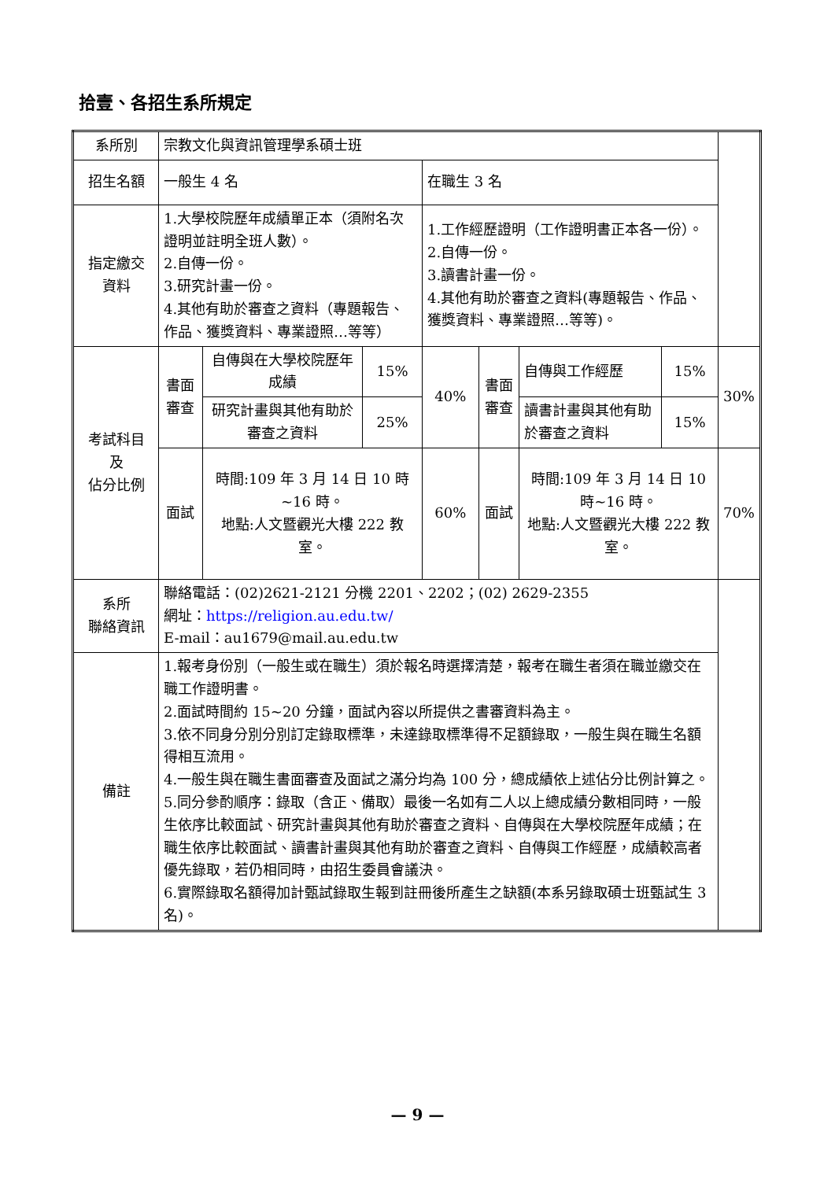拾壹、各招生系所規定
| 系所別 | 宗教文化與資訊管理學系碩士班 | | | | | | | |
| 招生名額 | 一般生 4 名 | | | 在職生 3 名 | | | | |
| 指定繳交 資料 | 1.大學校院歷年成績單正本（須附名次證明並註明全班人數）。 2.自傳一份。 3.研究計畫一份。 4.其他有助於審查之資料（專題報告、作品、獲獎資料、專業證照…等等） | | | 1.工作經歷證明（工作證明書正本各一份）。 2.自傳一份。 3.讀書計畫一份。 4.其他有助於審查之資料(專題報告、作品、獲獎資料、專業證照…等等)。 | | | | |
| 考試科目 及 佔分比例 | 書面 審查 | 自傳與在大學校院歷年成績 | 15% | 40% | 書面 審查 | 自傳與工作經歷 | 15% | 30% |
| | | 研究計畫與其他有助於審查之資料 | 25% | | | 讀書計畫與其他有助於審查之資料 | 15% | |
| | 面試 | 時間:109 年 3 月 14 日 10 時~16 時。 地點:人文暨觀光大樓 222 教室。 | | 60% | 面試 | 時間:109 年 3 月 14 日 10 時~16 時。 地點:人文暨觀光大樓 222 教室。 | | 70% |
| 系所 聯絡資訊 | 聯絡電話：(02)2621-2121 分機 2201、2202；(02) 2629-2355 網址： https://religion.au.edu.tw/ E-mail：au1679@mail.au.edu.tw | | | | | | | |
| 備註 | 1.報考身份別（一般生或在職生）須於報名時選擇清楚，報考在職生者須在職並繳交在職工作證明書。 2.面試時間約 15~20 分鐘，面試內容以所提供之書審資料為主。 3.依不同身分別分別訂定錄取標準，未達錄取標準得不足額錄取，一般生與在職生名額得相互流用。 4.一般生與在職生書面審查及面試之滿分均為 100 分，總成績依上述佔分比例計算之。 5.同分參酌順序：錄取（含正、備取）最後一名如有二人以上總成績分數相同時，一般生依序比較面試、研究計畫與其他有助於審查之資料、自傳與在大學校院歷年成績；在職生依序比較面試、讀書計畫與其他有助於審查之資料、自傳與工作經歷，成績較高者優先錄取，若仍相同時，由招生委員會議決。 6.實際錄取名額得加計甄試錄取生報到註冊後所產生之缺額(本系另錄取碩士班甄試生 3 名)。 | | | | | | | |
— 9 —